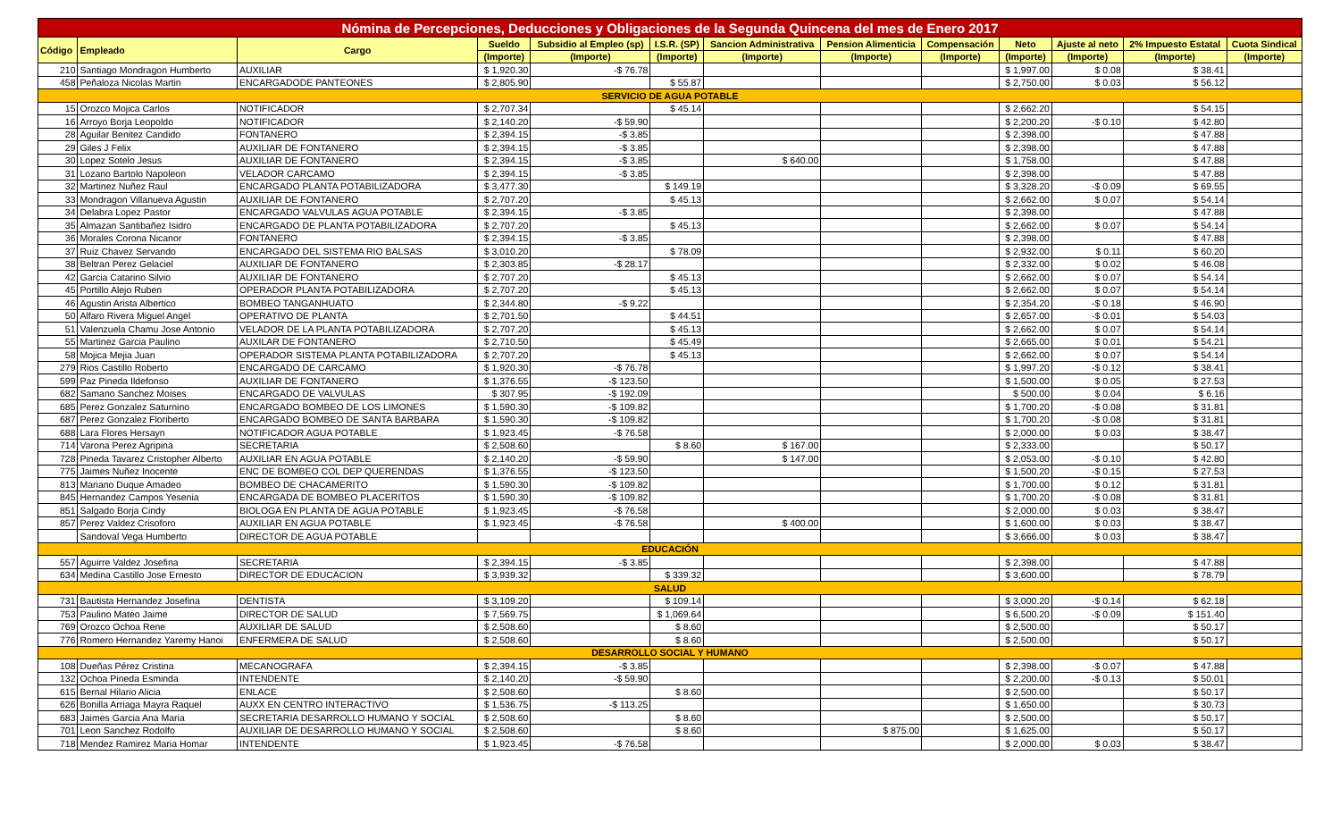| Nómina de Percepciones, Deducciones y Obligaciones de la Segunda Quincena del mes de Enero 2017 | | | | | | | | | | | | |
| Código | Empleado | Cargo | Sueldo | Subsidio al Empleo (sp) | I.S.R. (SP) | Sancion Administrativa | Pension Alimenticia | Compensación | Neto | Ajuste al neto | 2% Impuesto Estatal | Cuota Sindical |
| | | | (Importe) | (Importe) | (Importe) | (Importe) | (Importe) | (Importe) | (Importe) | (Importe) | (Importe) | (Importe) |
| 210 | Santiago Mondragon Humberto | AUXILIAR | $ 1,920.30 | -$ 76.78 | | | | | $ 1,997.00 | $ 0.08 | $ 38.41 | |
| 458 | Peñaloza Nicolas Martin | ENCARGADODE PANTEONES | $ 2,805.90 | | $ 55.87 | | | | $ 2,750.00 | $ 0.03 | $ 56.12 | |
| SERVICIO DE AGUA POTABLE | | | | | | | | | | | | |
| 15 | Orozco Mojica Carlos | NOTIFICADOR | $ 2,707.34 | | $ 45.14 | | | | $ 2,662.20 | | $ 54.15 | |
| 16 | Arroyo Borja Leopoldo | NOTIFICADOR | $ 2,140.20 | -$ 59.90 | | | | | $ 2,200.20 | -$ 0.10 | $ 42.80 | |
| 28 | Aguilar Benitez Candido | FONTANERO | $ 2,394.15 | -$ 3.85 | | | | | $ 2,398.00 | | $ 47.88 | |
| 29 | Giles J Felix | AUXILIAR DE FONTANERO | $ 2,394.15 | -$ 3.85 | | | | | $ 2,398.00 | | $ 47.88 | |
| 30 | Lopez Sotelo Jesus | AUXILIAR DE FONTANERO | $ 2,394.15 | -$ 3.85 | | $ 640.00 | | | $ 1,758.00 | | $ 47.88 | |
| 31 | Lozano Bartolo Napoleon | VELADOR CARCAMO | $ 2,394.15 | -$ 3.85 | | | | | $ 2,398.00 | | $ 47.88 | |
| 32 | Martinez Nuñez Raul | ENCARGADO PLANTA POTABILIZADORA | $ 3,477.30 | | $ 149.19 | | | | $ 3,328.20 | -$ 0.09 | $ 69.55 | |
| 33 | Mondragon Villanueva Agustin | AUXILIAR DE FONTANERO | $ 2,707.20 | | $ 45.13 | | | | $ 2,662.00 | $ 0.07 | $ 54.14 | |
| 34 | Delabra Lopez Pastor | ENCARGADO VALVULAS AGUA POTABLE | $ 2,394.15 | -$ 3.85 | | | | | $ 2,398.00 | | $ 47.88 | |
| 35 | Almazan Santibañez Isidro | ENCARGADO DE PLANTA POTABILIZADORA | $ 2,707.20 | | $ 45.13 | | | | $ 2,662.00 | $ 0.07 | $ 54.14 | |
| 36 | Morales Corona Nicanor | FONTANERO | $ 2,394.15 | -$ 3.85 | | | | | $ 2,398.00 | | $ 47.88 | |
| 37 | Ruiz Chavez Servando | ENCARGADO DEL SISTEMA RIO BALSAS | $ 3,010.20 | | $ 78.09 | | | | $ 2,932.00 | $ 0.11 | $ 60.20 | |
| 38 | Beltran Perez Gelaciel | AUXILIAR DE FONTANERO | $ 2,303.85 | -$ 28.17 | | | | | $ 2,332.00 | $ 0.02 | $ 46.08 | |
| 42 | Garcia Catarino Silvio | AUXILIAR DE FONTANERO | $ 2,707.20 | | $ 45.13 | | | | $ 2,662.00 | $ 0.07 | $ 54.14 | |
| 45 | Portillo Alejo Ruben | OPERADOR PLANTA POTABILIZADORA | $ 2,707.20 | | $ 45.13 | | | | $ 2,662.00 | $ 0.07 | $ 54.14 | |
| 46 | Agustin Arista Albertico | BOMBEO TANGANHUATO | $ 2,344.80 | -$ 9.22 | | | | | $ 2,354.20 | -$ 0.18 | $ 46.90 | |
| 50 | Alfaro Rivera Miguel Angel | OPERATIVO DE PLANTA | $ 2,701.50 | | $ 44.51 | | | | $ 2,657.00 | -$ 0.01 | $ 54.03 | |
| 51 | Valenzuela Chamu Jose Antonio | VELADOR DE LA PLANTA POTABILIZADORA | $ 2,707.20 | | $ 45.13 | | | | $ 2,662.00 | $ 0.07 | $ 54.14 | |
| 55 | Martinez Garcia Paulino | AUXILAR DE FONTANERO | $ 2,710.50 | | $ 45.49 | | | | $ 2,665.00 | $ 0.01 | $ 54.21 | |
| 58 | Mojica Mejia Juan | OPERADOR SISTEMA PLANTA POTABILIZADORA | $ 2,707.20 | | $ 45.13 | | | | $ 2,662.00 | $ 0.07 | $ 54.14 | |
| 279 | Rios Castillo Roberto | ENCARGADO DE CARCAMO | $ 1,920.30 | -$ 76.78 | | | | | $ 1,997.20 | -$ 0.12 | $ 38.41 | |
| 599 | Paz Pineda Ildefonso | AUXILIAR DE FONTANERO | $ 1,376.55 | -$ 123.50 | | | | | $ 1,500.00 | $ 0.05 | $ 27.53 | |
| 682 | Samano Sanchez Moises | ENCARGADO DE VALVULAS | $ 307.95 | -$ 192.09 | | | | | $ 500.00 | $ 0.04 | $ 6.16 | |
| 685 | Perez Gonzalez Saturnino | ENCARGADO BOMBEO DE LOS LIMONES | $ 1,590.30 | -$ 109.82 | | | | | $ 1,700.20 | -$ 0.08 | $ 31.81 | |
| 687 | Perez Gonzalez Floriberto | ENCARGADO BOMBEO DE SANTA BARBARA | $ 1,590.30 | -$ 109.82 | | | | | $ 1,700.20 | -$ 0.08 | $ 31.81 | |
| 688 | Lara Flores Hersayn | NOTIFICADOR AGUA POTABLE | $ 1,923.45 | -$ 76.58 | | | | | $ 2,000.00 | $ 0.03 | $ 38.47 | |
| 714 | Varona Perez Agripina | SECRETARIA | $ 2,508.60 | | $ 8.60 | $ 167.00 | | | $ 2,333.00 | | $ 50.17 | |
| 728 | Pineda Tavarez Cristopher Alberto | AUXILIAR EN AGUA POTABLE | $ 2,140.20 | -$ 59.90 | | $ 147.00 | | | $ 2,053.00 | -$ 0.10 | $ 42.80 | |
| 775 | Jaimes Nuñez Inocente | ENC DE BOMBEO COL DEP QUERENDAS | $ 1,376.55 | -$ 123.50 | | | | | $ 1,500.20 | -$ 0.15 | $ 27.53 | |
| 813 | Mariano Duque Amadeo | BOMBEO DE CHACAMERITO | $ 1,590.30 | -$ 109.82 | | | | | $ 1,700.00 | $ 0.12 | $ 31.81 | |
| 845 | Hernandez Campos Yesenia | ENCARGADA DE BOMBEO PLACERITOS | $ 1,590.30 | -$ 109.82 | | | | | $ 1,700.20 | -$ 0.08 | $ 31.81 | |
| 851 | Salgado Borja Cindy | BIOLOGA EN PLANTA DE AGUA POTABLE | $ 1,923.45 | -$ 76.58 | | | | | $ 2,000.00 | $ 0.03 | $ 38.47 | |
| 857 | Perez Valdez Crisoforo | AUXILIAR EN AGUA POTABLE | $ 1,923.45 | -$ 76.58 | | $ 400.00 | | | $ 1,600.00 | $ 0.03 | $ 38.47 | |
| | Sandoval Vega Humberto | DIRECTOR DE AGUA POTABLE | | | | | | | $ 3,666.00 | $ 0.03 | $ 38.47 | |
| EDUCACIÓN | | | | | | | | | | | | |
| 557 | Aguirre Valdez Josefina | SECRETARIA | $ 2,394.15 | -$ 3.85 | | | | | $ 2,398.00 | | $ 47.88 | |
| 634 | Medina Castillo Jose Ernesto | DIRECTOR DE EDUCACION | $ 3,939.32 | | $ 339.32 | | | | $ 3,600.00 | | $ 78.79 | |
| SALUD | | | | | | | | | | | | |
| 731 | Bautista Hernandez Josefina | DENTISTA | $ 3,109.20 | | $ 109.14 | | | | $ 3,000.20 | -$ 0.14 | $ 62.18 | |
| 753 | Paulino Mateo Jaime | DIRECTOR DE SALUD | $ 7,569.75 | | $ 1,069.64 | | | | $ 6,500.20 | -$ 0.09 | $ 151.40 | |
| 769 | Orozco Ochoa Rene | AUXILIAR DE SALUD | $ 2,508.60 | | $ 8.60 | | | | $ 2,500.00 | | $ 50.17 | |
| 776 | Romero Hernandez Yaremy Hanoi | ENFERMERA DE SALUD | $ 2,508.60 | | $ 8.60 | | | | $ 2,500.00 | | $ 50.17 | |
| DESARROLLO SOCIAL Y HUMANO | | | | | | | | | | | | |
| 108 | Dueñas Pérez Cristina | MECANOGRAFA | $ 2,394.15 | -$ 3.85 | | | | | $ 2,398.00 | -$ 0.07 | $ 47.88 | |
| 132 | Ochoa Pineda Esminda | INTENDENTE | $ 2,140.20 | -$ 59.90 | | | | | $ 2,200.00 | -$ 0.13 | $ 50.01 | |
| 615 | Bernal Hilario Alicia | ENLACE | $ 2,508.60 | | $ 8.60 | | | | $ 2,500.00 | | $ 50.17 | |
| 626 | Bonilla Arriaga Mayra Raquel | AUXX EN CENTRO INTERACTIVO | $ 1,536.75 | -$ 113.25 | | | | | $ 1,650.00 | | $ 30.73 | |
| 683 | Jaimes Garcia Ana Maria | SECRETARIA DESARROLLO HUMANO Y SOCIAL | $ 2,508.60 | | $ 8.60 | | | | $ 2,500.00 | | $ 50.17 | |
| 701 | Leon Sanchez Rodolfo | AUXILIAR DE DESARROLLO HUMANO Y SOCIAL | $ 2,508.60 | | $ 8.60 | | $ 875.00 | | $ 1,625.00 | | $ 50.17 | |
| 718 | Mendez Ramirez Maria Homar | INTENDENTE | $ 1,923.45 | -$ 76.58 | | | | | $ 2,000.00 | $ 0.03 | $ 38.47 | |